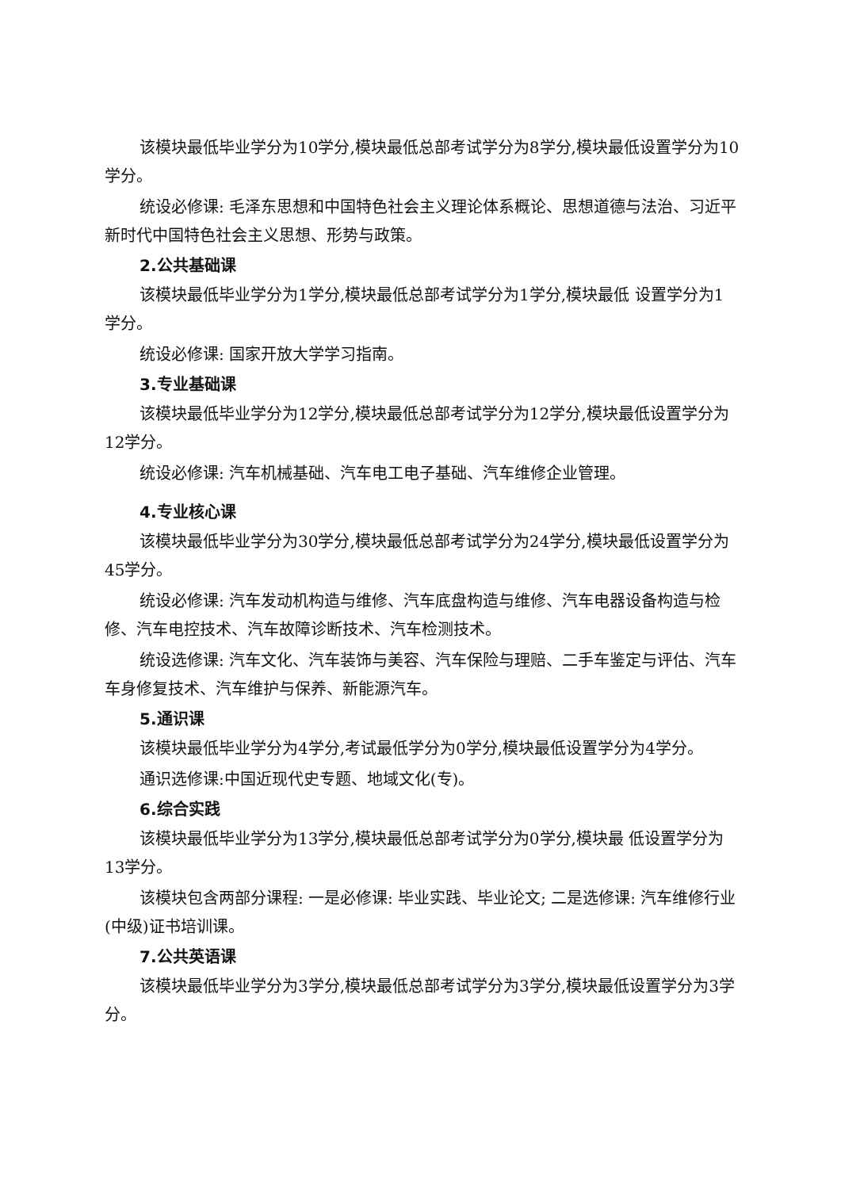该模块最低毕业学分为10学分,模块最低总部考试学分为8学分,模块最低设置学分为10学分。
统设必修课: 毛泽东思想和中国特色社会主义理论体系概论、思想道德与法治、习近平新时代中国特色社会主义思想、形势与政策。
2.公共基础课
该模块最低毕业学分为1学分,模块最低总部考试学分为1学分,模块最低 设置学分为1学分。
统设必修课: 国家开放大学学习指南。
3.专业基础课
该模块最低毕业学分为12学分,模块最低总部考试学分为12学分,模块最低设置学分为12学分。
统设必修课: 汽车机械基础、汽车电工电子基础、汽车维修企业管理。
4.专业核心课
该模块最低毕业学分为30学分,模块最低总部考试学分为24学分,模块最低设置学分为45学分。
统设必修课: 汽车发动机构造与维修、汽车底盘构造与维修、汽车电器设备构造与检修、汽车电控技术、汽车故障诊断技术、汽车检测技术。
统设选修课: 汽车文化、汽车装饰与美容、汽车保险与理赔、二手车鉴定与评估、汽车车身修复技术、汽车维护与保养、新能源汽车。
5.通识课
该模块最低毕业学分为4学分,考试最低学分为0学分,模块最低设置学分为4学分。
通识选修课:中国近现代史专题、地域文化(专)。
6.综合实践
该模块最低毕业学分为13学分,模块最低总部考试学分为0学分,模块最 低设置学分为13学分。
该模块包含两部分课程: 一是必修课: 毕业实践、毕业论文; 二是选修课: 汽车维修行业(中级)证书培训课。
7.公共英语课
该模块最低毕业学分为3学分,模块最低总部考试学分为3学分,模块最低设置学分为3学分。